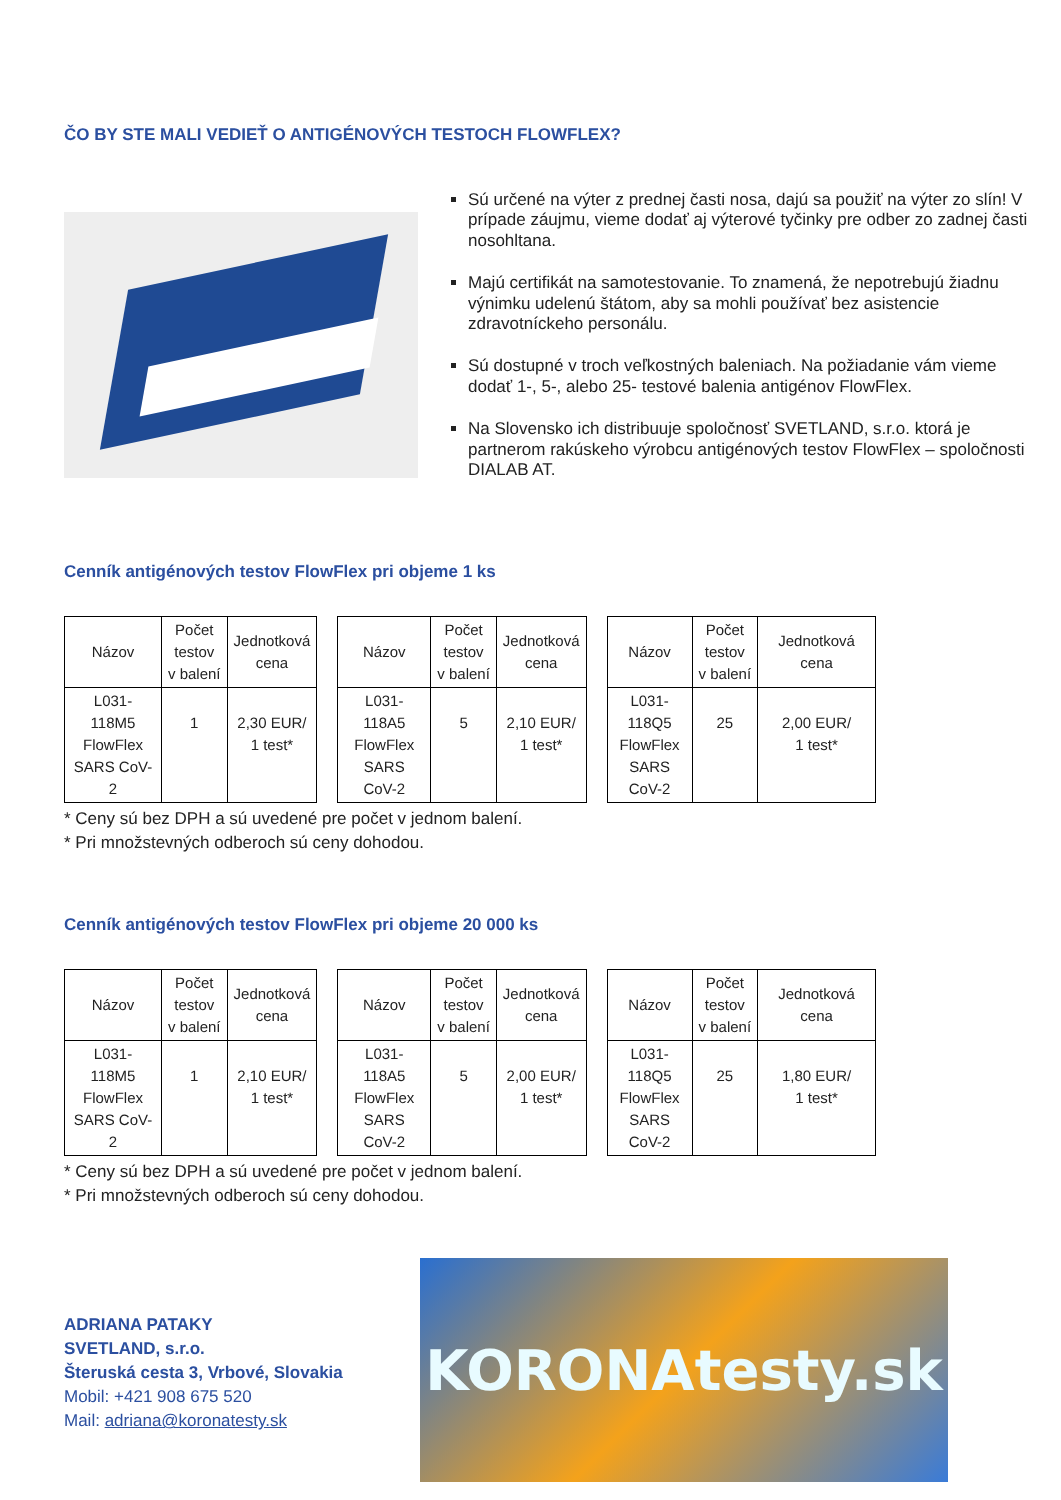ČO BY STE MALI VEDIEŤ O ANTIGÉNOVÝCH TESTOCH FLOWFLEX?
Sú určené na výter z prednej časti nosa, dajú sa použiť na výter zo slín! V prípade záujmu, vieme dodať aj výterové tyčinky pre odber zo zadnej časti nosohltana.
Majú certifikát na samotestovanie. To znamená, že nepotrebujú žiadnu výnimku udelenú štátom, aby sa mohli používať bez asistencie zdravotníckeho personálu.
Sú dostupné v troch veľkostných baleniach. Na požiadanie vám vieme dodať 1-, 5-, alebo 25- testové balenia antigénov FlowFlex.
Na Slovensko ich distribuuje spoločnosť SVETLAND, s.r.o. ktorá je partnerom rakúskeho výrobcu antigénových testov FlowFlex – spoločnosti DIALAB AT.
Cenník antigénových testov FlowFlex pri objeme 1 ks
| Názov | Počet testov v balení | Jednotková cena |
| --- | --- | --- |
| L031- 118M5 FlowFlex SARS CoV- 2 | 1 | 2,30 EUR/ 1 test* |
| Názov | Počet testov v balení | Jednotková cena |
| --- | --- | --- |
| L031- 118A5 FlowFlex SARS CoV-2 | 5 | 2,10 EUR/ 1 test* |
| Názov | Počet testov v balení | Jednotková cena |
| --- | --- | --- |
| L031- 118Q5 FlowFlex SARS CoV-2 | 25 | 2,00 EUR/ 1 test* |
* Ceny sú bez DPH a sú uvedené pre počet v jednom balení.
* Pri množstevných odberoch sú ceny dohodou.
Cenník antigénových testov FlowFlex pri objeme 20 000 ks
| Názov | Počet testov v balení | Jednotková cena |
| --- | --- | --- |
| L031- 118M5 FlowFlex SARS CoV- 2 | 1 | 2,10 EUR/ 1 test* |
| Názov | Počet testov v balení | Jednotková cena |
| --- | --- | --- |
| L031- 118A5 FlowFlex SARS CoV-2 | 5 | 2,00 EUR/ 1 test* |
| Názov | Počet testov v balení | Jednotková cena |
| --- | --- | --- |
| L031- 118Q5 FlowFlex SARS CoV-2 | 25 | 1,80 EUR/ 1 test* |
* Ceny sú bez DPH a sú uvedené pre počet v jednom balení.
* Pri množstevných odberoch sú ceny dohodou.
ADRIANA PATAKY
SVETLAND, s.r.o.
Šteruská cesta 3, Vrbové, Slovakia
Mobil: +421 908 675 520
Mail: adriana@koronatesty.sk
KORONAtesty.sk